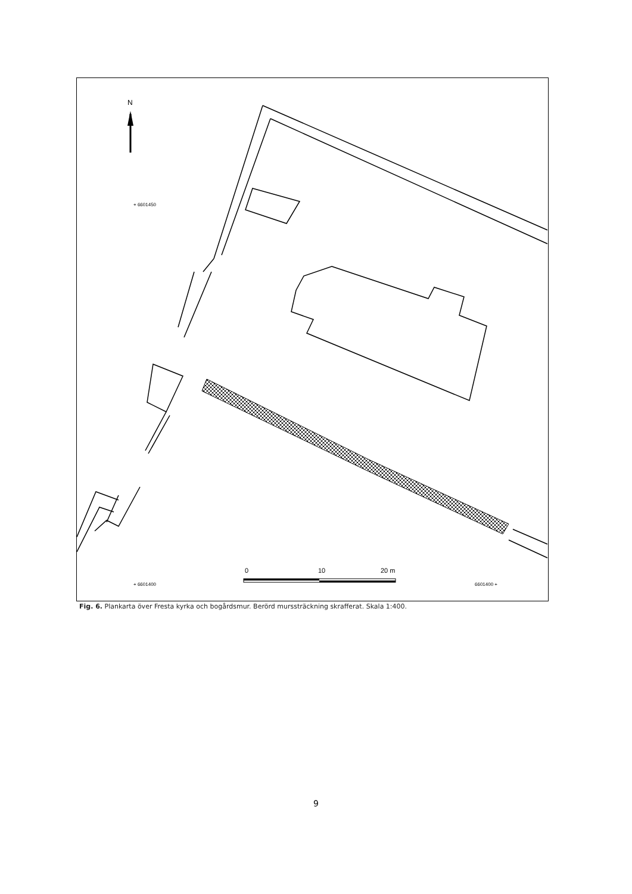N
+ 6601450
+ 6601400
6601400 +
0
10
20 m
Fig. 6. Plankarta över Fresta kyrka och bogårdsmur. Berörd murssträckning skrafferat. Skala 1:400.
9